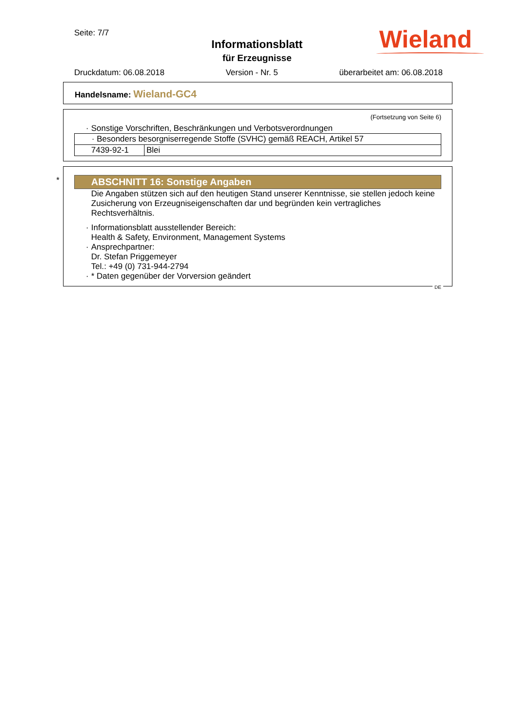Seite: 7/7
Informationsblatt
für Erzeugnisse
Wieland
Druckdatum: 06.08.2018 Version - Nr. 5 überarbeitet am: 06.08.2018
Handelsname: Wieland-GC4
(Fortsetzung von Seite 6)
Sonstige Vorschriften, Beschränkungen und Verbotsverordnungen
| · Besonders besorgniserregende Stoffe (SVHC) gemäß REACH, Artikel 57 | |
| 7439-92-1 | Blei |
*
ABSCHNITT 16: Sonstige Angaben
Die Angaben stützen sich auf den heutigen Stand unserer Kenntnisse, sie stellen jedoch keine Zusicherung von Erzeugniseigenschaften dar und begründen kein vertragliches Rechtsverhältnis.
Informationsblatt ausstellender Bereich:
Health & Safety, Environment, Management Systems
Ansprechpartner:
Dr. Stefan Priggemeyer
Tel.: +49 (0) 731-944-2794
* Daten gegenüber der Vorversion geändert
DE